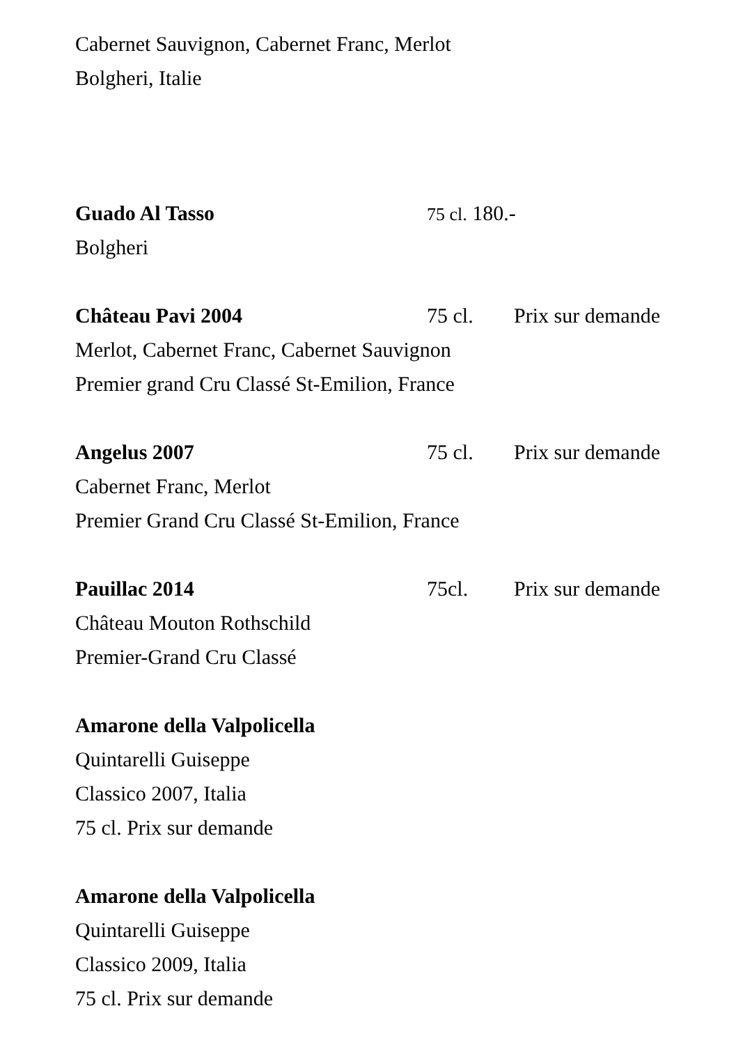Cabernet Sauvignon, Cabernet Franc, Merlot
Bolgheri, Italie
Guado Al Tasso 75 cl. 180.-
Bolgheri
Château Pavi 2004 75 cl. Prix sur demande
Merlot, Cabernet Franc, Cabernet Sauvignon
Premier grand Cru Classé St-Emilion, France
Angelus 2007 75 cl. Prix sur demande
Cabernet Franc, Merlot
Premier Grand Cru Classé St-Emilion, France
Pauillac 2014 75cl. Prix sur demande
Château Mouton Rothschild
Premier-Grand Cru Classé
Amarone della Valpolicella
Quintarelli Guiseppe
Classico 2007, Italia
75 cl. Prix sur demande
Amarone della Valpolicella
Quintarelli Guiseppe
Classico 2009, Italia
75 cl. Prix sur demande